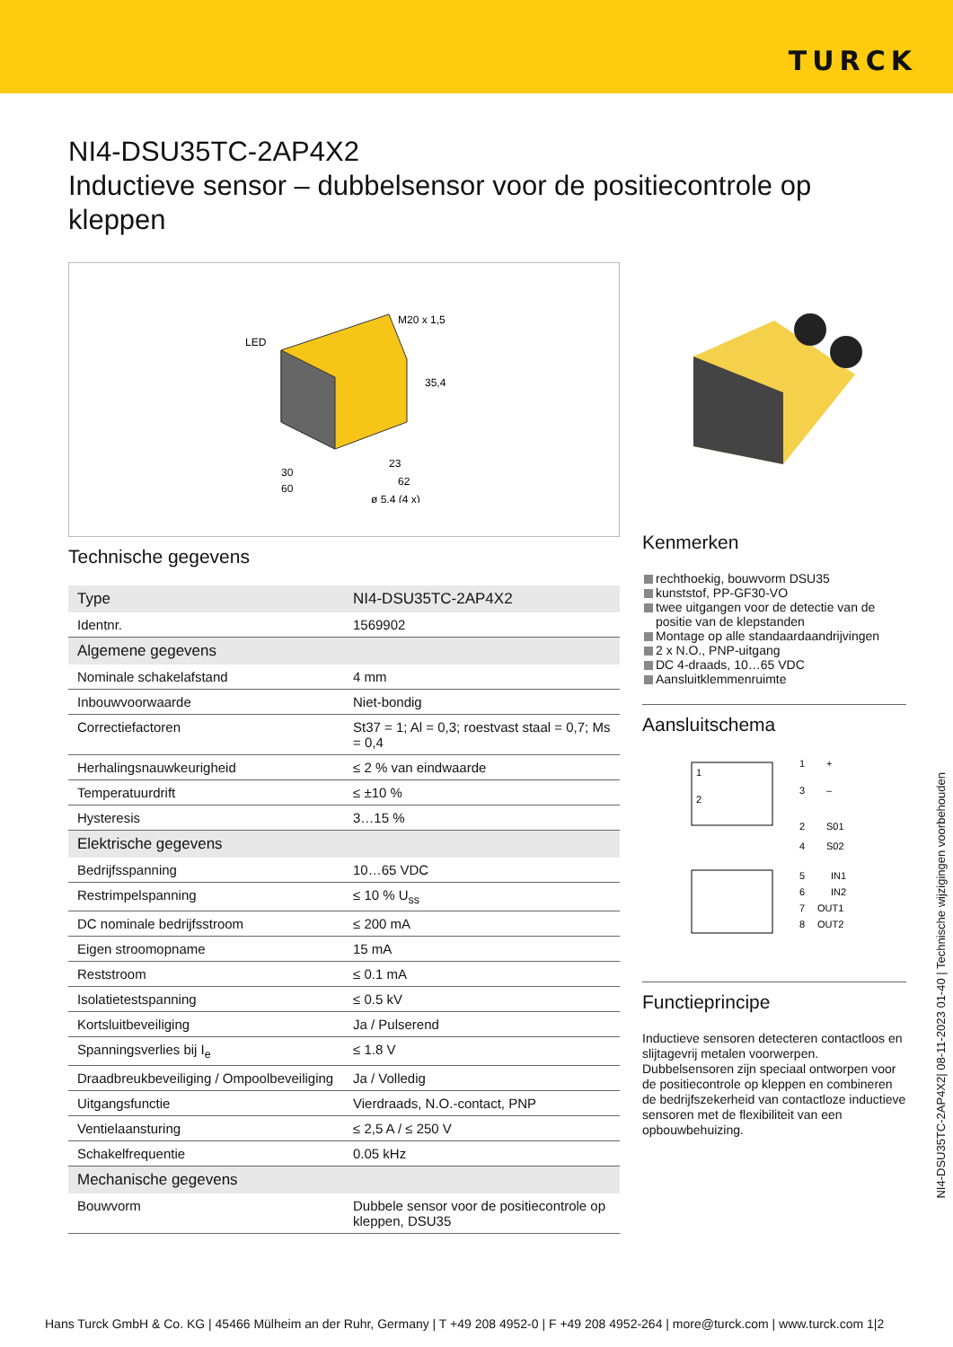TURCK
NI4-DSU35TC-2AP4X2
Inductieve sensor – dubbelsensor voor de positiecontrole op kleppen
LED
M20 x 1,5
35,4
30
60
23
62
ø 5,4 (4 x)
Technische gegevens
| Type | NI4-DSU35TC-2AP4X2 |
| Identnr. | 1569902 |
| Algemene gegevens | |
| Nominale schakelafstand | 4 mm |
| Inbouwvoorwaarde | Niet-bondig |
| Correctiefactoren | St37 = 1; Al = 0,3; roestvast staal = 0,7; Ms = 0,4 |
| Herhalingsnauwkeurigheid | ≤ 2 % van eindwaarde |
| Temperatuurdrift | ≤ ±10 % |
| Hysteresis | 3…15 % |
| Elektrische gegevens | |
| Bedrijfsspanning | 10…65 VDC |
| Restrimpelspanning | ≤ 10 % U<sub>ss</sub> |
| DC nominale bedrijfsstroom | ≤ 200 mA |
| Eigen stroomopname | 15 mA |
| Reststroom | ≤ 0.1 mA |
| Isolatietestspanning | ≤ 0.5 kV |
| Kortsluitbeveiliging | Ja / Pulserend |
| Spanningsverlies bij I<sub>e</sub> | ≤ 1.8 V |
| Draadbreukbeveiliging / Ompoolbeveiliging | Ja / Volledig |
| Uitgangsfunctie | Vierdraads, N.O.-contact, PNP |
| Ventielaansturing | ≤ 2,5 A / ≤ 250 V |
| Schakelfrequentie | 0.05 kHz |
| Mechanische gegevens | |
| Bouwvorm | Dubbele sensor voor de positiecontrole op kleppen, DSU35 |
Kenmerken
rechthoekig, bouwvorm DSU35
kunststof, PP-GF30-VO
twee uitgangen voor de detectie van de positie van de klepstanden
Montage op alle standaardaandrijvingen
2 x N.O., PNP-uitgang
DC 4-draads, 10…65 VDC
Aansluitklemmenruimte
Aansluitschema
1
2
1
+
3
–
2
S01
4
S02
5
IN1
6
IN2
7
OUT1
8
OUT2
Functieprincipe
Inductieve sensoren detecteren contactloos en slijtagevrij metalen voorwerpen. Dubbelsensoren zijn speciaal ontworpen voor de positiecontrole op kleppen en combineren de bedrijfszekerheid van contactloze inductieve sensoren met de flexibiliteit van een opbouwbehuizing.
NI4-DSU35TC-2AP4X2| 08-11-2023 01-40 | Technische wijzigingen voorbehouden
Hans Turck GmbH & Co. KG | 45466 Mülheim an der Ruhr, Germany | T +49 208 4952-0 | F +49 208 4952-264 | more@turck.com | www.turck.com 1|2